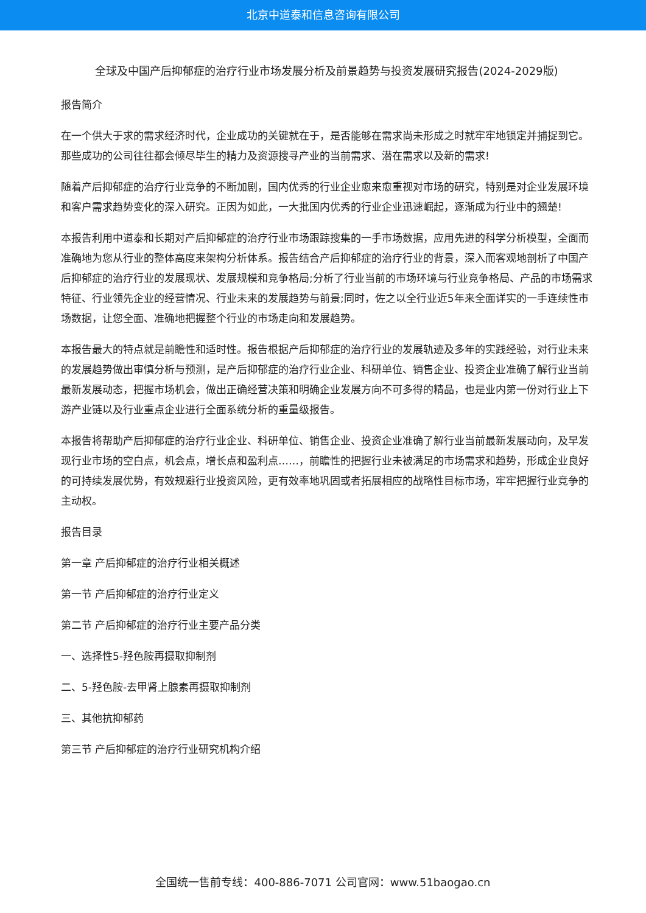北京中道泰和信息咨询有限公司
全球及中国产后抑郁症的治疗行业市场发展分析及前景趋势与投资发展研究报告(2024-2029版)
报告简介
在一个供大于求的需求经济时代，企业成功的关键就在于，是否能够在需求尚未形成之时就牢牢地锁定并捕捉到它。那些成功的公司往往都会倾尽毕生的精力及资源搜寻产业的当前需求、潜在需求以及新的需求!
随着产后抑郁症的治疗行业竞争的不断加剧，国内优秀的行业企业愈来愈重视对市场的研究，特别是对企业发展环境和客户需求趋势变化的深入研究。正因为如此，一大批国内优秀的行业企业迅速崛起，逐渐成为行业中的翘楚!
本报告利用中道泰和长期对产后抑郁症的治疗行业市场跟踪搜集的一手市场数据，应用先进的科学分析模型，全面而准确地为您从行业的整体高度来架构分析体系。报告结合产后抑郁症的治疗行业的背景，深入而客观地剖析了中国产后抑郁症的治疗行业的发展现状、发展规模和竞争格局;分析了行业当前的市场环境与行业竞争格局、产品的市场需求特征、行业领先企业的经营情况、行业未来的发展趋势与前景;同时，佐之以全行业近5年来全面详实的一手连续性市场数据，让您全面、准确地把握整个行业的市场走向和发展趋势。
本报告最大的特点就是前瞻性和适时性。报告根据产后抑郁症的治疗行业的发展轨迹及多年的实践经验，对行业未来的发展趋势做出审慎分析与预测，是产后抑郁症的治疗行业企业、科研单位、销售企业、投资企业准确了解行业当前最新发展动态，把握市场机会，做出正确经营决策和明确企业发展方向不可多得的精品，也是业内第一份对行业上下游产业链以及行业重点企业进行全面系统分析的重量级报告。
本报告将帮助产后抑郁症的治疗行业企业、科研单位、销售企业、投资企业准确了解行业当前最新发展动向，及早发现行业市场的空白点，机会点，增长点和盈利点……，前瞻性的把握行业未被满足的市场需求和趋势，形成企业良好的可持续发展优势，有效规避行业投资风险，更有效率地巩固或者拓展相应的战略性目标市场，牢牢把握行业竞争的主动权。
报告目录
第一章 产后抑郁症的治疗行业相关概述
第一节 产后抑郁症的治疗行业定义
第二节 产后抑郁症的治疗行业主要产品分类
一、选择性5-羟色胺再摄取抑制剂
二、5-羟色胺-去甲肾上腺素再摄取抑制剂
三、其他抗抑郁药
第三节 产后抑郁症的治疗行业研究机构介绍
全国统一售前专线：400-886-7071 公司官网：www.51baogao.cn